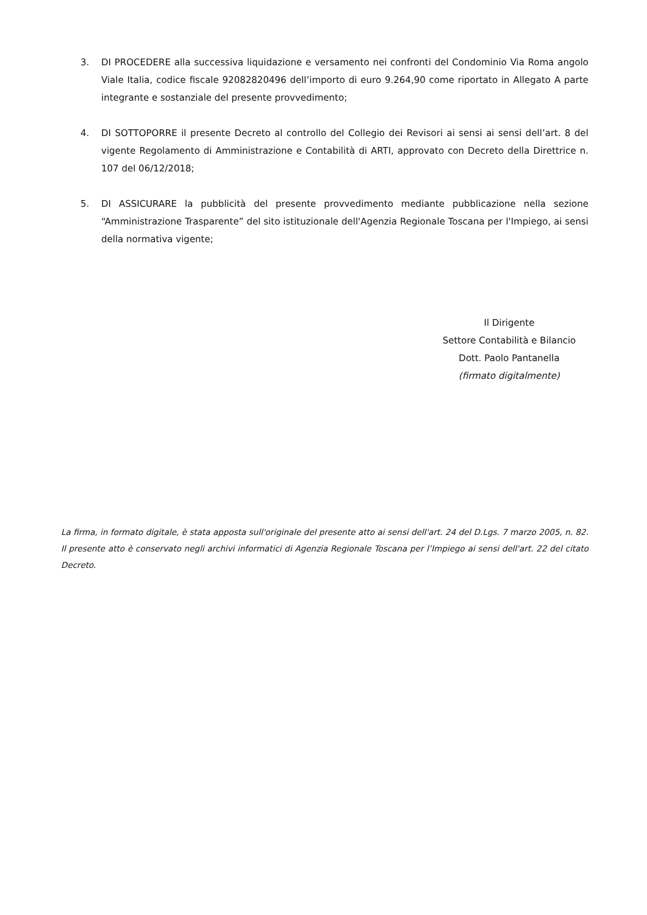3. DI PROCEDERE alla successiva liquidazione e versamento nei confronti del Condominio Via Roma angolo Viale Italia, codice fiscale 92082820496 dell’importo di euro 9.264,90 come riportato in Allegato A parte integrante e sostanziale del presente provvedimento;
4. DI SOTTOPORRE il presente Decreto al controllo del Collegio dei Revisori ai sensi ai sensi dell’art. 8 del vigente Regolamento di Amministrazione e Contabilità di ARTI, approvato con Decreto della Direttrice n. 107 del 06/12/2018;
5. DI ASSICURARE la pubblicità del presente provvedimento mediante pubblicazione nella sezione “Amministrazione Trasparente” del sito istituzionale dell'Agenzia Regionale Toscana per l'Impiego, ai sensi della normativa vigente;
Il Dirigente
Settore Contabilità e Bilancio
Dott. Paolo Pantanella
(firmato digitalmente)
La firma, in formato digitale, è stata apposta sull'originale del presente atto ai sensi dell'art. 24 del D.Lgs. 7 marzo 2005, n. 82. Il presente atto è conservato negli archivi informatici di Agenzia Regionale Toscana per l’Impiego ai sensi dell'art. 22 del citato Decreto.